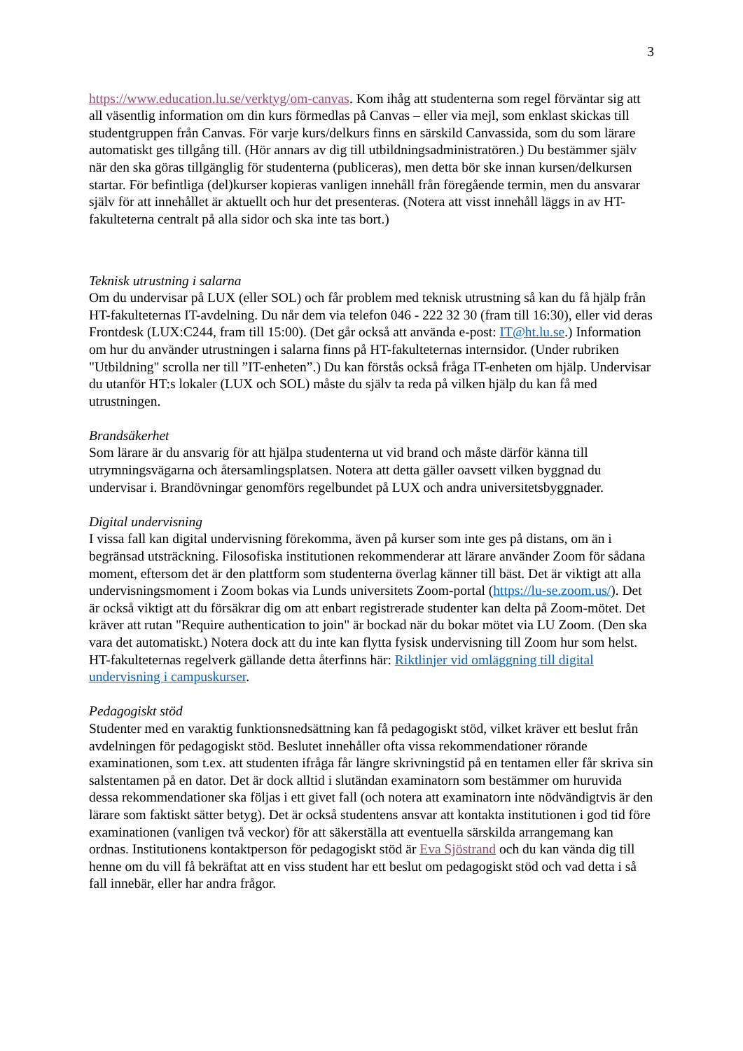3
https://www.education.lu.se/verktyg/om-canvas. Kom ihåg att studenterna som regel förväntar sig att all väsentlig information om din kurs förmedlas på Canvas – eller via mejl, som enklast skickas till studentgruppen från Canvas. För varje kurs/delkurs finns en särskild Canvassida, som du som lärare automatiskt ges tillgång till. (Hör annars av dig till utbildningsadministratören.) Du bestämmer själv när den ska göras tillgänglig för studenterna (publiceras), men detta bör ske innan kursen/delkursen startar. För befintliga (del)kurser kopieras vanligen innehåll från föregående termin, men du ansvarar själv för att innehållet är aktuellt och hur det presenteras. (Notera att visst innehåll läggs in av HT-fakulteterna centralt på alla sidor och ska inte tas bort.)
Teknisk utrustning i salarna
Om du undervisar på LUX (eller SOL) och får problem med teknisk utrustning så kan du få hjälp från HT-fakulteternas IT-avdelning. Du når dem via telefon 046 - 222 32 30 (fram till 16:30), eller vid deras Frontdesk (LUX:C244, fram till 15:00). (Det går också att använda e-post: IT@ht.lu.se.) Information om hur du använder utrustningen i salarna finns på HT-fakulteternas internsidor. (Under rubriken "Utbildning" scrolla ner till ”IT-enheten”.) Du kan förstås också fråga IT-enheten om hjälp. Undervisar du utanför HT:s lokaler (LUX och SOL) måste du själv ta reda på vilken hjälp du kan få med utrustningen.
Brandsäkerhet
Som lärare är du ansvarig för att hjälpa studenterna ut vid brand och måste därför känna till utrymningsvägarna och återsamlingsplatsen. Notera att detta gäller oavsett vilken byggnad du undervisar i. Brandövningar genomförs regelbundet på LUX och andra universitetsbyggnader.
Digital undervisning
I vissa fall kan digital undervisning förekomma, även på kurser som inte ges på distans, om än i begränsad utsträckning. Filosofiska institutionen rekommenderar att lärare använder Zoom för sådana moment, eftersom det är den plattform som studenterna överlag känner till bäst. Det är viktigt att alla undervisningsmoment i Zoom bokas via Lunds universitets Zoom-portal (https://lu-se.zoom.us/). Det är också viktigt att du försäkrar dig om att enbart registrerade studenter kan delta på Zoom-mötet. Det kräver att rutan "Require authentication to join" är bockad när du bokar mötet via LU Zoom. (Den ska vara det automatiskt.) Notera dock att du inte kan flytta fysisk undervisning till Zoom hur som helst. HT-fakulteternas regelverk gällande detta återfinns här: Riktlinjer vid omläggning till digital undervisning i campuskurser.
Pedagogiskt stöd
Studenter med en varaktig funktionsnedsättning kan få pedagogiskt stöd, vilket kräver ett beslut från avdelningen för pedagogiskt stöd. Beslutet innehåller ofta vissa rekommendationer rörande examinationen, som t.ex. att studenten ifråga får längre skrivningstid på en tentamen eller får skriva sin salstentamen på en dator. Det är dock alltid i slutändan examinatorn som bestämmer om huruvida dessa rekommendationer ska följas i ett givet fall (och notera att examinatorn inte nödvändigtvis är den lärare som faktiskt sätter betyg). Det är också studentens ansvar att kontakta institutionen i god tid före examinationen (vanligen två veckor) för att säkerställa att eventuella särskilda arrangemang kan ordnas. Institutionens kontaktperson för pedagogiskt stöd är Eva Sjöstrand och du kan vända dig till henne om du vill få bekräftat att en viss student har ett beslut om pedagogiskt stöd och vad detta i så fall innebär, eller har andra frågor.